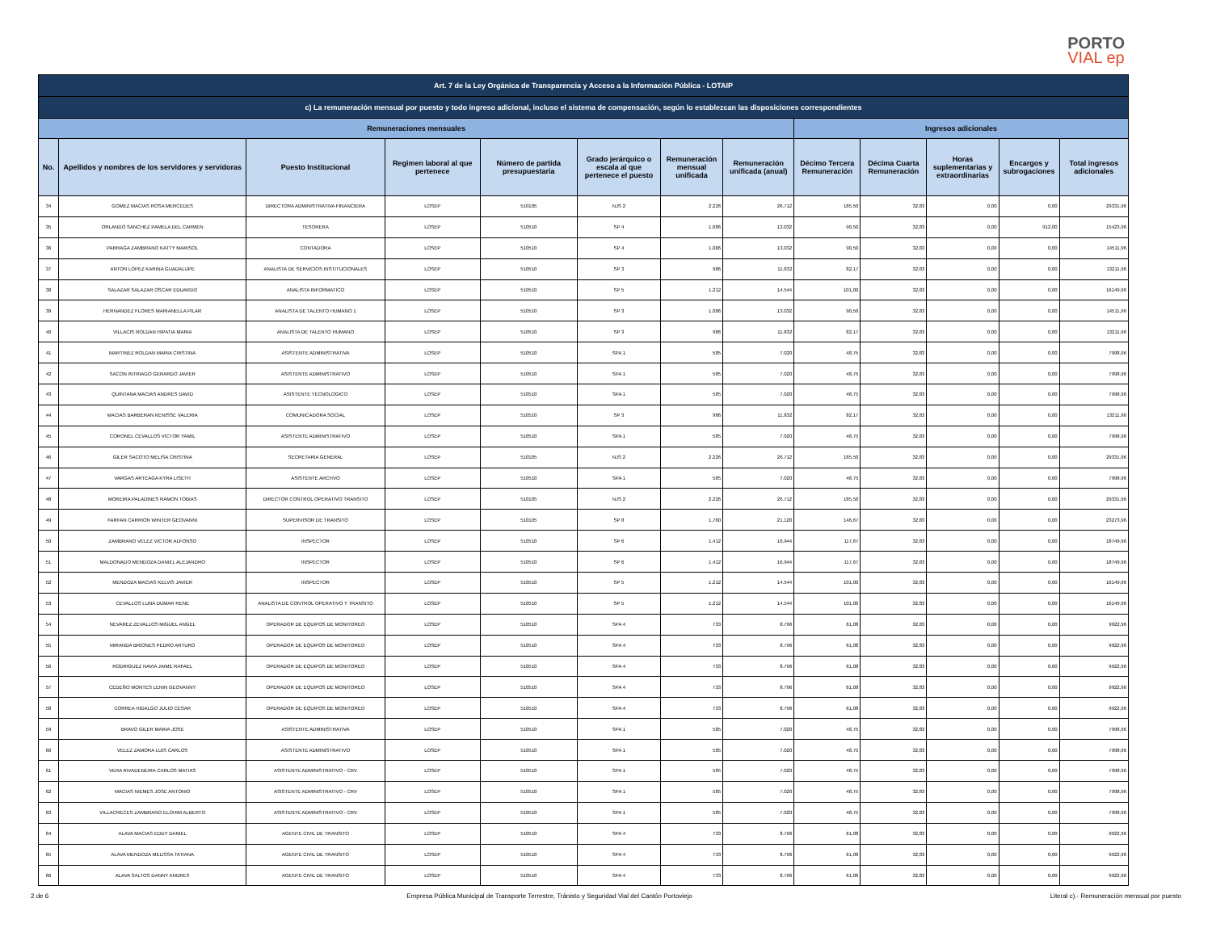PORTO
VIAL ep
| Art. 7 de la Ley Orgánica de Transparencia y Acceso a la Información Pública - LOTAIP | | | | | | | | | | | | |
| --- | --- | --- | --- | --- | --- | --- | --- | --- | --- | --- | --- | --- |
| c) La remuneración mensual por puesto y todo ingreso adicional, incluso el sistema de compensación, según lo establezcan las disposiciones correspondientes | | | | | | | | | | | | |
| Remuneraciones mensuales | | | | | | | | Ingresos adicionales | | | | |
| No. | Apellidos y nombres de los servidores y servidoras | Puesto Institucional | Regimen laboral al que pertenece | Número de partida presupuestaria | Grado jerárquico o escala al que pertenece el puesto | Remuneración mensual unificada | Remuneración unificada (anual) | Décimo Tercera Remuneración | Décima Cuarta Remuneración | Horas suplementarias y extraordinarias | Encargos y subrogaciones | Total ingresos adicionales |
| 34 | GOMEZ MACIAS ROSA MERCEDES | DIRECTORA ADMINISTRATIVA FINANCIERA | LOSEP | 510105 | NJS 2 | 2.226 | 26.712 | 185,50 | 32,83 | 0,00 | 0,00 | 29331,96 |
| 35 | ORLANDO SANCHEZ PAMELA DEL CARMEN | TESORERA | LOSEP | 510510 | SP 4 | 1.086 | 13.032 | 90,50 | 32,83 | 0,00 | 912,00 | 15423,96 |
| 36 | PARRAGA ZAMBRANO KATTY MARISOL | CONTADORA | LOSEP | 510510 | SP 4 | 1.086 | 13.032 | 90,50 | 32,83 | 0,00 | 0,00 | 14511,96 |
| 37 | ANTON LOPEZ KARINA GUADALUPE | ANALISTA DE SERVICIOS INSTITUCIONALES | LOSEP | 510510 | SP 3 | 986 | 11.832 | 82,17 | 32,83 | 0,00 | 0,00 | 13211,96 |
| 38 | SALAZAR SALAZAR OSCAR EDUARDO | ANALISTA INFORMATICO | LOSEP | 510510 | SP 5 | 1.212 | 14.544 | 101,00 | 32,83 | 0,00 | 0,00 | 16149,96 |
| 39 | HERNANDEZ FLORES MARIANELLA PILAR | ANALISTA DE TALENTO HUMANO 1 | LOSEP | 510510 | SP 3 | 1.086 | 13.032 | 90,50 | 32,83 | 0,00 | 0,00 | 14511,96 |
| 40 | VILLACIS ROLDAN HIPATIA MARIA | ANALISTA DE TALENTO HUMANO | LOSEP | 510510 | SP 3 | 986 | 11.832 | 82,17 | 32,83 | 0,00 | 0,00 | 13211,96 |
| 41 | MARTINEZ ROLDAN MARIA CRISTINA | ASISTENTE ADMINISTRATIVA | LOSEP | 510510 | SPA 1 | 585 | 7.020 | 48,75 | 32,83 | 0,00 | 0,00 | 7998,96 |
| 42 | SACON INTRIAGO GERARDO JAVIER | ASISTENTE ADMINISTRATIVO | LOSEP | 510510 | SPA 1 | 585 | 7.020 | 48,75 | 32,83 | 0,00 | 0,00 | 7998,96 |
| 43 | QUINTANA MACIAS ANDRES DAVID | ASISTENTE TECNOLOGICO | LOSEP | 510510 | SPA 1 | 585 | 7.020 | 48,75 | 32,83 | 0,00 | 0,00 | 7998,96 |
| 44 | MACIAS BARBERAN KENISSE VALERIA | COMUNICADORA SOCIAL | LOSEP | 510510 | SP 3 | 986 | 11.832 | 82,17 | 32,83 | 0,00 | 0,00 | 13211,96 |
| 45 | CORONEL CEVALLOS VICTOR YAMIL | ASISTENTE ADMINISTRATIVO | LOSEP | 510510 | SPA 1 | 585 | 7.020 | 48,75 | 32,83 | 0,00 | 0,00 | 7998,96 |
| 46 | GILER SACOTO MELISA CRISTINA | SECRETARIA GENERAL | LOSEP | 510105 | NJS 2 | 2.226 | 26.712 | 185,50 | 32,83 | 0,00 | 0,00 | 29331,96 |
| 47 | VARGAS ARTEAGA KYRA LISETH | ASISTENTE ARCHVO | LOSEP | 510510 | SPA 1 | 585 | 7.020 | 48,75 | 32,83 | 0,00 | 0,00 | 7998,96 |
| 48 | MOREIRA PALADINES RAMON TOBIAS | DIRECTOR CONTROL OPERATIVO TRANSITO | LOSEP | 510105 | NJS 2 | 2.226 | 26.712 | 185,50 | 32,83 | 0,00 | 0,00 | 29331,96 |
| 49 | FARFAN CARRION WINTER GEOVANNI | SUPERVISOR DE TRANSITO | LOSEP | 510105 | SP 8 | 1.760 | 21.120 | 146,67 | 32,83 | 0,00 | 0,00 | 23273,96 |
| 50 | ZAMBRANO VELEZ VICTOR ALFONSO | INSPECTOR | LOSEP | 510510 | SP 6 | 1.412 | 16.944 | 117,67 | 32,83 | 0,00 | 0,00 | 18749,96 |
| 51 | MALDONADO MENDOZA DANIEL ALEJANDRO | INSPECTOR | LOSEP | 510510 | SP 6 | 1.412 | 16.944 | 117,67 | 32,83 | 0,00 | 0,00 | 18749,96 |
| 52 | MENDOZA MACIAS KELVIS JAVIER | INSPECTOR | LOSEP | 510510 | SP 5 | 1.212 | 14.544 | 101,00 | 32,83 | 0,00 | 0,00 | 16149,96 |
| 53 | CEVALLOS LUNA DUMAR RENE | ANALISTA DE CONTROL OPERATIVO Y TRANSITO | LOSEP | 510510 | SP 5 | 1.212 | 14.544 | 101,00 | 32,83 | 0,00 | 0,00 | 16149,96 |
| 54 | NEVAREZ ZEVALLOS MIGUEL ANGEL | OPERADOR DE EQUIPOS DE MONITOREO | LOSEP | 510510 | SPA 4 | 733 | 8.796 | 61,08 | 32,83 | 0,00 | 0,00 | 9922,96 |
| 55 | MIRANDA BRIONES PEDRO ARTURO | OPERADOR DE EQUIPOS DE MONITOREO | LOSEP | 510510 | SPA 4 | 733 | 8.796 | 61,08 | 32,83 | 0,00 | 0,00 | 9922,96 |
| 56 | RODRIGUEZ NAVIA JAIME RAFAEL | OPERADOR DE EQUIPOS DE MONITOREO | LOSEP | 510510 | SPA 4 | 733 | 8.796 | 61,08 | 32,83 | 0,00 | 0,00 | 9922,96 |
| 57 | CEDEÑO MONTES LENIN GEOVANNY | OPERADOR DE EQUIPOS DE MONITOREO | LOSEP | 510510 | SPA 4 | 733 | 8.796 | 61,08 | 32,83 | 0,00 | 0,00 | 9922,96 |
| 58 | CORREA HIDALGO JULIO CESAR | OPERADOR DE EQUIPOS DE MONITOREO | LOSEP | 510510 | SPA 4 | 733 | 8.796 | 61,08 | 32,83 | 0,00 | 0,00 | 9922,96 |
| 59 | BRAVO GILER MARIA JOSE | ASISTENTE ADMINISTRATIVA | LOSEP | 510510 | SPA 1 | 585 | 7.020 | 48,75 | 32,83 | 0,00 | 0,00 | 7998,96 |
| 60 | VELEZ ZAMORA LUIS CARLOS | ASISTENTE ADMINISTRATIVO | LOSEP | 510510 | SPA 1 | 585 | 7.020 | 48,75 | 32,83 | 0,00 | 0,00 | 7998,96 |
| 61 | VERA RIVADENEIRA CARLOS MATIAS | ASISTENTE ADMINISTRATIVO - CRV | LOSEP | 510510 | SPA 1 | 585 | 7.020 | 48,75 | 32,83 | 0,00 | 0,00 | 7998,96 |
| 62 | MACIAS NIEMES JOSE ANTONIO | ASISTENTE ADMINISTRATIVO - CRV | LOSEP | 510510 | SPA 1 | 585 | 7.020 | 48,75 | 32,83 | 0,00 | 0,00 | 7998,96 |
| 63 | VILLACRECES ZAMBRANO ELOHIM ALBERTO | ASISTENTE ADMINISTRATIVO - CRV | LOSEP | 510510 | SPA 1 | 585 | 7.020 | 48,75 | 32,83 | 0,00 | 0,00 | 7998,96 |
| 64 | ALAVA MACIAS EDDY DANIEL | AGENTE CIVIL DE TRANSITO | LOSEP | 510510 | SPA 4 | 733 | 8.796 | 61,08 | 32,83 | 0,00 | 0,00 | 9922,96 |
| 65 | ALAVA MENDOZA MELISSA TATIANA | AGENTE CIVIL DE TRANSITO | LOSEP | 510510 | SPA 4 | 733 | 8.796 | 61,08 | 32,83 | 0,00 | 0,00 | 9922,96 |
| 66 | ALAVA SALTOS DANNY ANDRES | AGENTE CIVIL DE TRANSITO | LOSEP | 510510 | SPA 4 | 733 | 8.796 | 61,08 | 32,83 | 0,00 | 0,00 | 9922,96 |
2 de 6 Empresa Pública Municipal de Transporte Terrestre, Tránisto y Seguridad Vial del Cantón Portoviejo Literal c).- Remuneración mensual por puesto